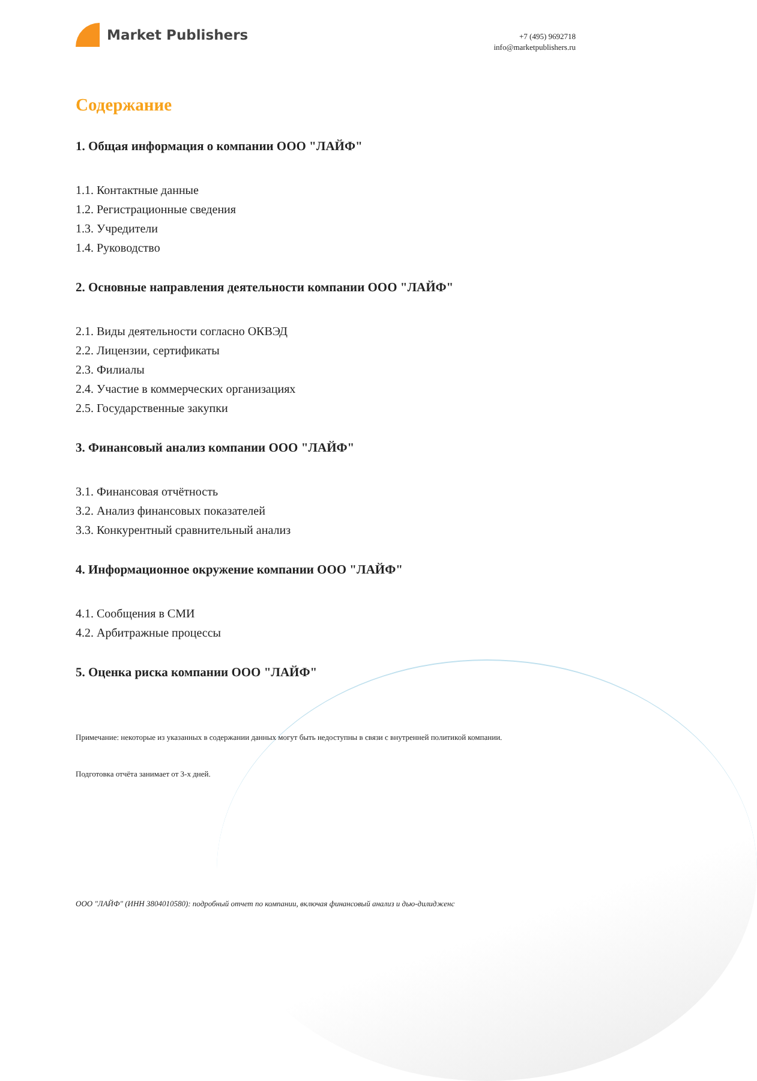Market Publishers
+7 (495) 9692718
info@marketpublishers.ru
Содержание
1. Общая информация о компании ООО "ЛАЙФ"
1.1. Контактные данные
1.2. Регистрационные сведения
1.3. Учредители
1.4. Руководство
2. Основные направления деятельности компании ООО "ЛАЙФ"
2.1. Виды деятельности согласно ОКВЭД
2.2. Лицензии, сертификаты
2.3. Филиалы
2.4. Участие в коммерческих организациях
2.5. Государственные закупки
3. Финансовый анализ компании ООО "ЛАЙФ"
3.1. Финансовая отчётность
3.2. Анализ финансовых показателей
3.3. Конкурентный сравнительный анализ
4. Информационное окружение компании ООО "ЛАЙФ"
4.1. Сообщения в СМИ
4.2. Арбитражные процессы
5. Оценка риска компании ООО "ЛАЙФ"
Примечание: некоторые из указанных в содержании данных могут быть недоступны в связи с внутренней политикой компании.
Подготовка отчёта занимает от 3-х дней.
ООО "ЛАЙФ" (ИНН 3804010580): подробный отчет по компании, включая финансовый анализ и дью-дилидженс